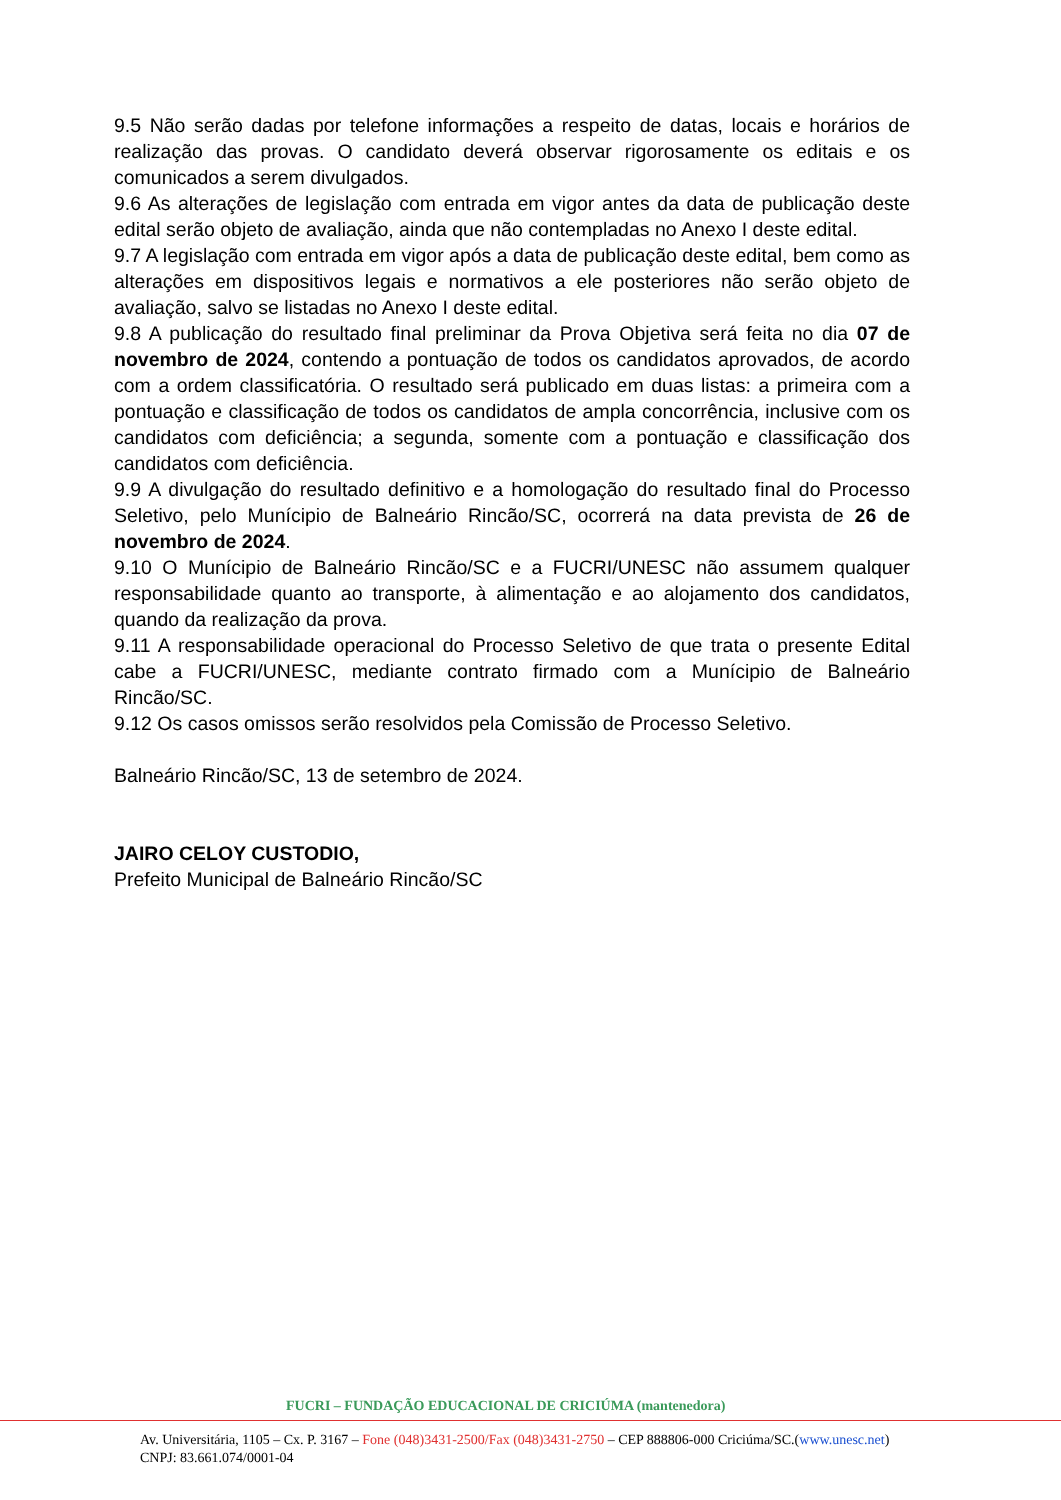9.5 Não serão dadas por telefone informações a respeito de datas, locais e horários de realização das provas. O candidato deverá observar rigorosamente os editais e os comunicados a serem divulgados.
9.6 As alterações de legislação com entrada em vigor antes da data de publicação deste edital serão objeto de avaliação, ainda que não contempladas no Anexo I deste edital.
9.7 A legislação com entrada em vigor após a data de publicação deste edital, bem como as alterações em dispositivos legais e normativos a ele posteriores não serão objeto de avaliação, salvo se listadas no Anexo I deste edital.
9.8 A publicação do resultado final preliminar da Prova Objetiva será feita no dia 07 de novembro de 2024, contendo a pontuação de todos os candidatos aprovados, de acordo com a ordem classificatória. O resultado será publicado em duas listas: a primeira com a pontuação e classificação de todos os candidatos de ampla concorrência, inclusive com os candidatos com deficiência; a segunda, somente com a pontuação e classificação dos candidatos com deficiência.
9.9 A divulgação do resultado definitivo e a homologação do resultado final do Processo Seletivo, pelo Munícipio de Balneário Rincão/SC, ocorrerá na data prevista de 26 de novembro de 2024.
9.10 O Munícipio de Balneário Rincão/SC e a FUCRI/UNESC não assumem qualquer responsabilidade quanto ao transporte, à alimentação e ao alojamento dos candidatos, quando da realização da prova.
9.11 A responsabilidade operacional do Processo Seletivo de que trata o presente Edital cabe a FUCRI/UNESC, mediante contrato firmado com a Munícipio de Balneário Rincão/SC.
9.12 Os casos omissos serão resolvidos pela Comissão de Processo Seletivo.
Balneário Rincão/SC, 13 de setembro de 2024.
JAIRO CELOY CUSTODIO,
Prefeito Municipal de Balneário Rincão/SC
FUCRI – FUNDAÇÃO EDUCACIONAL DE CRICIÚMA (mantenedora)
Av. Universitária, 1105 – Cx. P. 3167 – Fone (048)3431-2500/Fax (048)3431-2750 – CEP 888806-000 Criciúma/SC.(www.unesc.net)
CNPJ: 83.661.074/0001-04